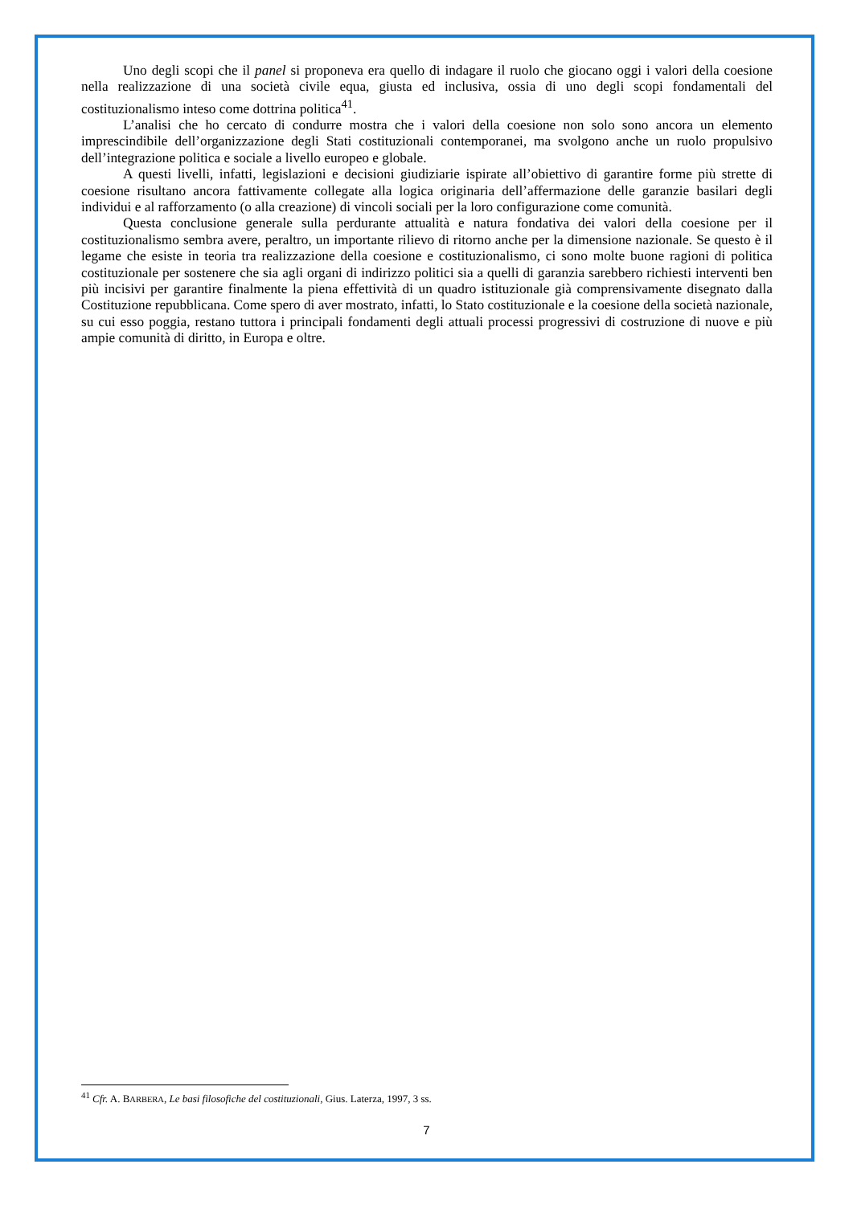Uno degli scopi che il panel si proponeva era quello di indagare il ruolo che giocano oggi i valori della coesione nella realizzazione di una società civile equa, giusta ed inclusiva, ossia di uno degli scopi fondamentali del costituzionalismo inteso come dottrina politica<sup>41</sup>.
L’analisi che ho cercato di condurre mostra che i valori della coesione non solo sono ancora un elemento imprescindibile dell’organizzazione degli Stati costituzionali contemporanei, ma svolgono anche un ruolo propulsivo dell’integrazione politica e sociale a livello europeo e globale.
A questi livelli, infatti, legislazioni e decisioni giudiziarie ispirate all’obiettivo di garantire forme più strette di coesione risultano ancora fattivamente collegate alla logica originaria dell’affermazione delle garanzie basilari degli individui e al rafforzamento (o alla creazione) di vincoli sociali per la loro configurazione come comunità.
Questa conclusione generale sulla perdurante attualità e natura fondativa dei valori della coesione per il costituzionalismo sembra avere, peraltro, un importante rilievo di ritorno anche per la dimensione nazionale. Se questo è il legame che esiste in teoria tra realizzazione della coesione e costituzionalismo, ci sono molte buone ragioni di politica costituzionale per sostenere che sia agli organi di indirizzo politici sia a quelli di garanzia sarebbero richiesti interventi ben più incisivi per garantire finalmente la piena effettività di un quadro istituzionale già comprensivamente disegnato dalla Costituzione repubblicana. Come spero di aver mostrato, infatti, lo Stato costituzionale e la coesione della società nazionale, su cui esso poggia, restano tuttora i principali fondamenti degli attuali processi progressivi di costruzione di nuove e più ampie comunità di diritto, in Europa e oltre.
<sup>41</sup> Cfr. A. BARBERA, Le basi filosofiche del costituzionali, Gius. Laterza, 1997, 3 ss.
7